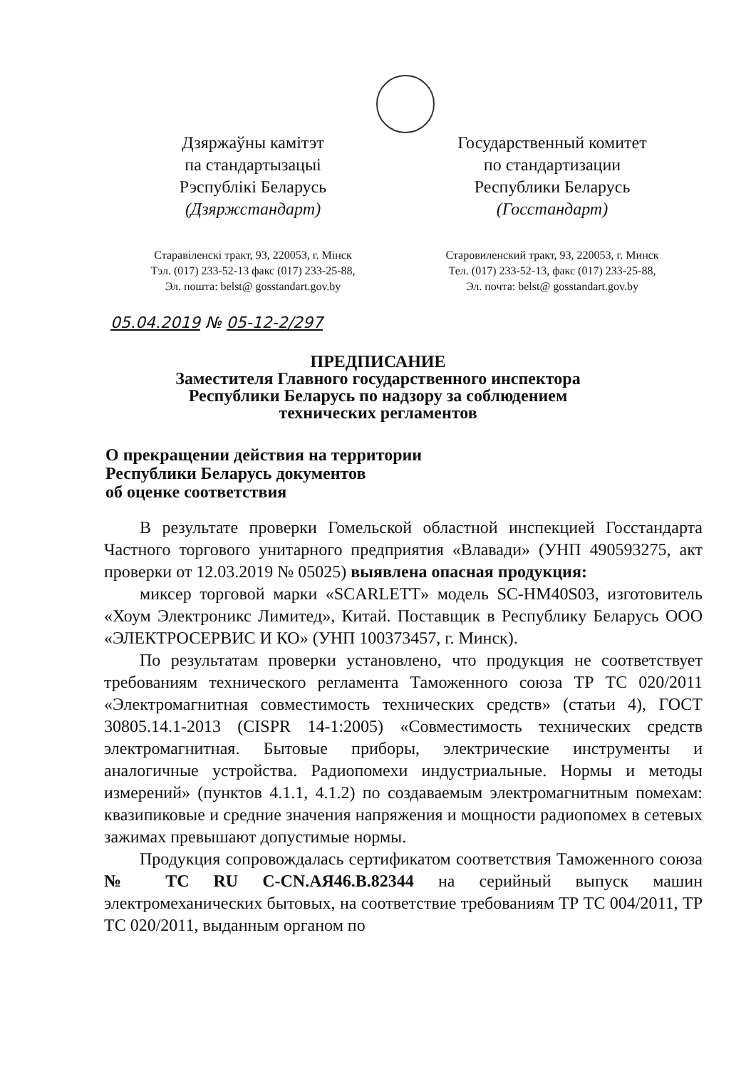Дзяржаўны камітэт
па стандартызацыі
Рэспублікі Беларусь
(Дзяржстандарт)
Старавіленскі тракт, 93, 220053, г. Мінск
Тэл. (017) 233-52-13 факс (017) 233-25-88,
Эл. пошта: belst@ gosstandart.gov.by
Государственный комитет
по стандартизации
Республики Беларусь
(Госстандарт)
Старовиленский тракт, 93, 220053, г. Минск
Тел. (017) 233-52-13, факс (017) 233-25-88,
Эл. почта: belst@ gosstandart.gov.by
05.04.2019 № 05-12-2/297
ПРЕДПИСАНИЕ
Заместителя Главного государственного инспектора
Республики Беларусь по надзору за соблюдением
технических регламентов
О прекращении действия на территории
Республики Беларусь документов
об оценке соответствия
В результате проверки Гомельской областной инспекцией Госстандарта Частного торгового унитарного предприятия «Влавади» (УНП 490593275, акт проверки от 12.03.2019 № 05025) выявлена опасная продукция:
миксер торговой марки «SCARLETT» модель SC-HM40S03, изготовитель «Хоум Электроникс Лимитед», Китай. Поставщик в Республику Беларусь ООО «ЭЛЕКТРОСЕРВИС И КО» (УНП 100373457, г. Минск).
По результатам проверки установлено, что продукция не соответствует требованиям технического регламента Таможенного союза ТР ТС 020/2011 «Электромагнитная совместимость технических средств» (статьи 4), ГОСТ 30805.14.1-2013 (CISPR 14-1:2005) «Совместимость технических средств электромагнитная. Бытовые приборы, электрические инструменты и аналогичные устройства. Радиопомехи индустриальные. Нормы и методы измерений» (пунктов 4.1.1, 4.1.2) по создаваемым электромагнитным помехам: квазипиковые и средние значения напряжения и мощности радиопомех в сетевых зажимах превышают допустимые нормы.
Продукция сопровождалась сертификатом соответствия Таможенного союза № ТС RU C-CN.АЯ46.В.82344 на серийный выпуск машин электромеханических бытовых, на соответствие требованиям ТР ТС 004/2011, ТР ТС 020/2011, выданным органом по